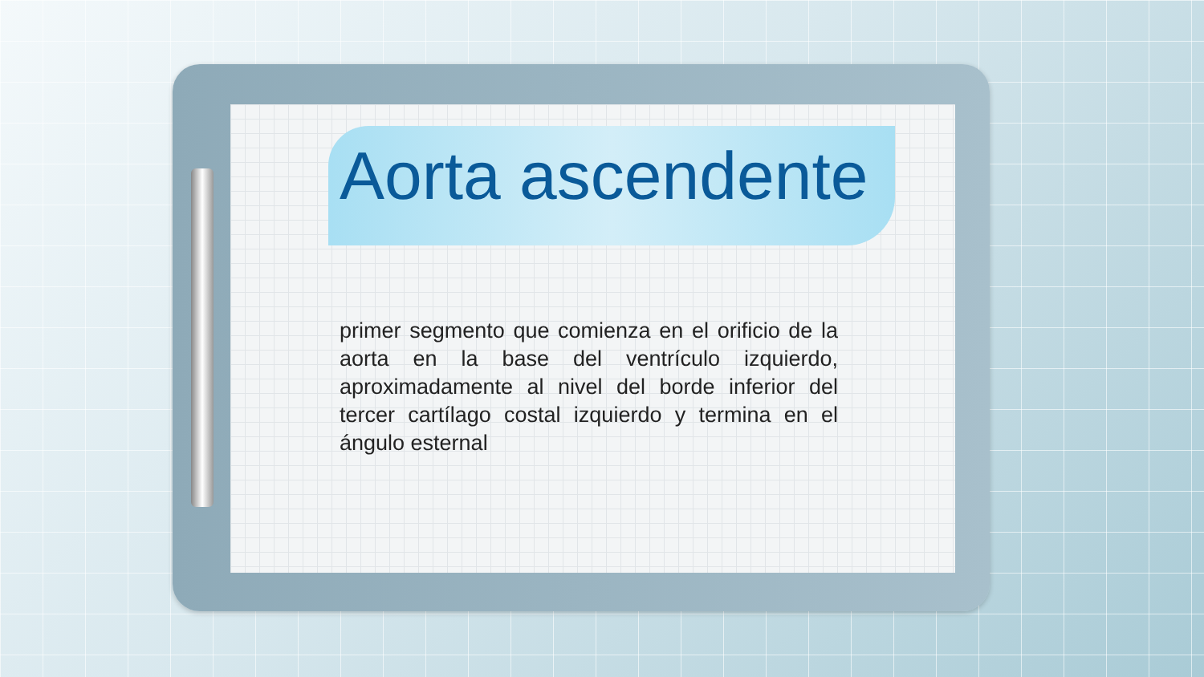Aorta ascendente
primer segmento que comienza en el orificio de la aorta en la base del ventrículo izquierdo, aproximadamente al nivel del borde inferior del tercer cartílago costal izquierdo y termina en el ángulo esternal